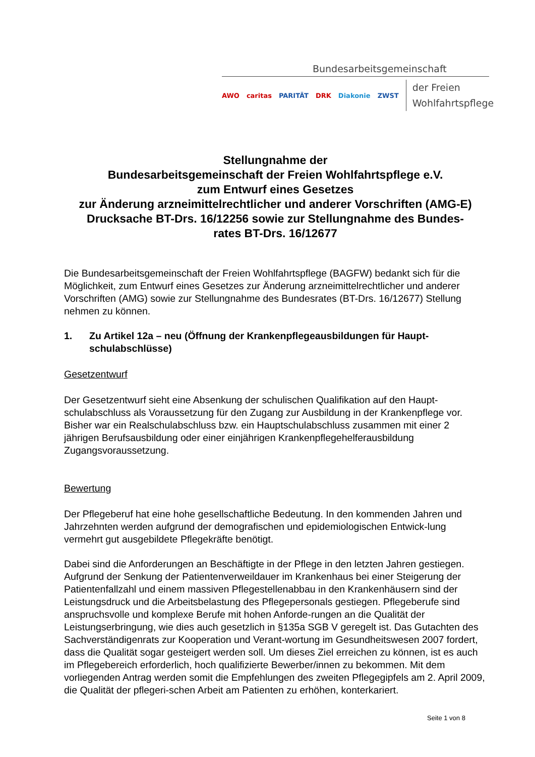Bundesarbeitsgemeinschaft
AWO caritas PARITÄT DRK Diakonie ZWST
der Freien
Wohlfahrtspflege
Stellungnahme der
Bundesarbeitsgemeinschaft der Freien Wohlfahrtspflege e.V.
zum Entwurf eines Gesetzes
zur Änderung arzneimittelrechtlicher und anderer Vorschriften (AMG-E)
Drucksache BT-Drs. 16/12256 sowie zur Stellungnahme des Bundes-
rates BT-Drs. 16/12677
Die Bundesarbeitsgemeinschaft der Freien Wohlfahrtspflege (BAGFW) bedankt sich für die Möglichkeit, zum Entwurf eines Gesetzes zur Änderung arzneimittelrechtlicher und anderer Vorschriften (AMG) sowie zur Stellungnahme des Bundesrates (BT-Drs. 16/12677) Stellung nehmen zu können.
1. Zu Artikel 12a – neu (Öffnung der Krankenpflegeausbildungen für Haupt-schulabschlüsse)
Gesetzentwurf
Der Gesetzentwurf sieht eine Absenkung der schulischen Qualifikation auf den Haupt-schulabschluss als Voraussetzung für den Zugang zur Ausbildung in der Krankenpflege vor. Bisher war ein Realschulabschluss bzw. ein Hauptschulabschluss zusammen mit einer 2 jährigen Berufsausbildung oder einer einjährigen Krankenpflegehelferausbildung Zugangsvoraussetzung.
Bewertung
Der Pflegeberuf hat eine hohe gesellschaftliche Bedeutung. In den kommenden Jahren und Jahrzehnten werden aufgrund der demografischen und epidemiologischen Entwick-lung vermehrt gut ausgebildete Pflegekräfte benötigt.
Dabei sind die Anforderungen an Beschäftigte in der Pflege in den letzten Jahren gestiegen. Aufgrund der Senkung der Patientenverweildauer im Krankenhaus bei einer Steigerung der Patientenfallzahl und einem massiven Pflegestellenabbau in den Krankenhäusern sind der Leistungsdruck und die Arbeitsbelastung des Pflegepersonals gestiegen. Pflegeberufe sind anspruchsvolle und komplexe Berufe mit hohen Anforde-rungen an die Qualität der Leistungserbringung, wie dies auch gesetzlich in §135a SGB V geregelt ist. Das Gutachten des Sachverständigenrats zur Kooperation und Verant-wortung im Gesundheitswesen 2007 fordert, dass die Qualität sogar gesteigert werden soll. Um dieses Ziel erreichen zu können, ist es auch im Pflegebereich erforderlich, hoch qualifizierte Bewerber/innen zu bekommen. Mit dem vorliegenden Antrag werden somit die Empfehlungen des zweiten Pflegegipfels am 2. April 2009, die Qualität der pflegeri-schen Arbeit am Patienten zu erhöhen, konterkariert.
Seite 1 von 8